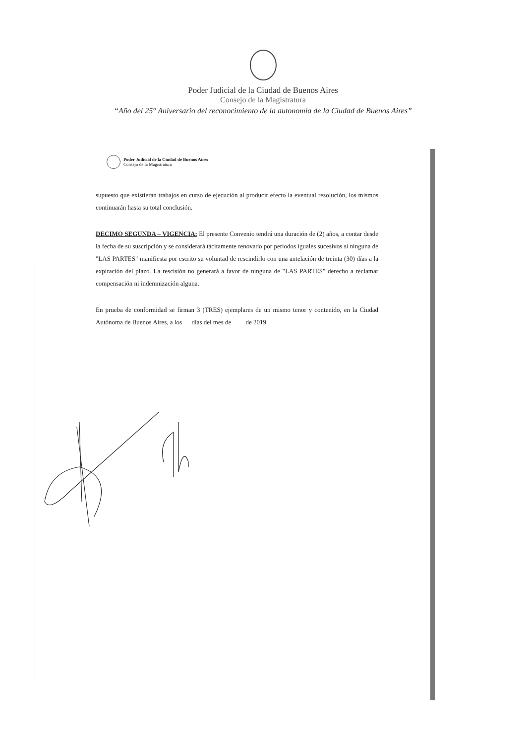Poder Judicial de la Ciudad de Buenos Aires
Consejo de la Magistratura
“Año del 25° Aniversario del reconocimiento de la autonomía de la Ciudad de Buenos Aires”
Poder Judicial de la Ciudad de Buenos Aires
Consejo de la Magistratura
supuesto que existieran trabajos en curso de ejecución al producir efecto la eventual resolución, los mismos continuarán hasta su total conclusión.
DECIMO SEGUNDA – VIGENCIA: El presente Convenio tendrá una duración de (2) años, a contar desde la fecha de su suscripción y se considerará tácitamente renovado por periodos iguales sucesivos si ninguna de "LAS PARTES" manifiesta por escrito su voluntad de rescindirlo con una antelación de treinta (30) días a la expiración del plazo. La rescisión no generará a favor de ninguna de "LAS PARTES" derecho a reclamar compensación ni indemnización alguna.
En prueba de conformidad se firman 3 (TRES) ejemplares de un mismo tenor y contenido, en la Ciudad Autónoma de Buenos Aires, a los días del mes de de 2019.